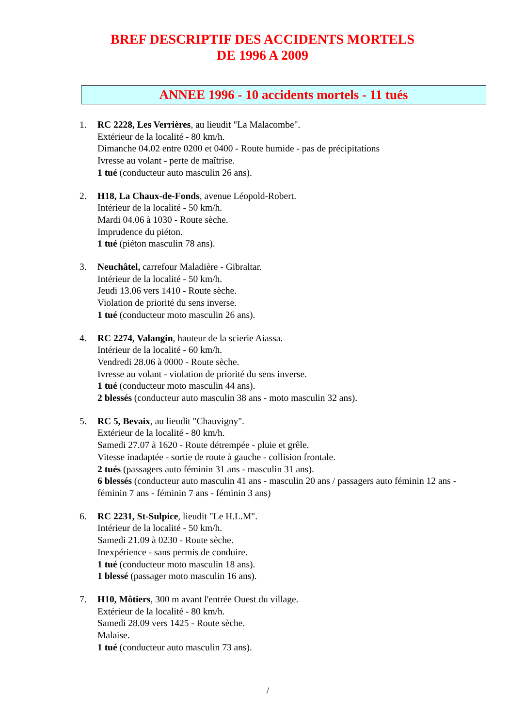BREF DESCRIPTIF DES ACCIDENTS MORTELS
DE 1996 A 2009
ANNEE 1996 - 10 accidents mortels - 11 tués
1. RC 2228, Les Verrières, au lieudit "La Malacombe".
Extérieur de la localité - 80 km/h.
Dimanche 04.02 entre 0200 et 0400 - Route humide - pas de précipitations
Ivresse au volant - perte de maîtrise.
1 tué (conducteur auto masculin 26 ans).
2. H18, La Chaux-de-Fonds, avenue Léopold-Robert.
Intérieur de la localité - 50 km/h.
Mardi 04.06 à 1030 - Route sèche.
Imprudence du piéton.
1 tué (piéton masculin 78 ans).
3. Neuchâtel, carrefour Maladière - Gibraltar.
Intérieur de la localité - 50 km/h.
Jeudi 13.06 vers 1410 - Route sèche.
Violation de priorité du sens inverse.
1 tué (conducteur moto masculin 26 ans).
4. RC 2274, Valangin, hauteur de la scierie Aiassa.
Intérieur de la localité - 60 km/h.
Vendredi 28.06 à 0000 - Route sèche.
Ivresse au volant - violation de priorité du sens inverse.
1 tué (conducteur moto masculin 44 ans).
2 blessés (conducteur auto masculin 38 ans - moto masculin 32 ans).
5. RC 5, Bevaix, au lieudit "Chauvigny".
Extérieur de la localité - 80 km/h.
Samedi 27.07 à 1620 - Route détrempée - pluie et grêle.
Vitesse inadaptée - sortie de route à gauche - collision frontale.
2 tués (passagers auto féminin 31 ans - masculin 31 ans).
6 blessés (conducteur auto masculin 41 ans - masculin 20 ans / passagers auto féminin 12 ans - féminin 7 ans - féminin 7 ans - féminin 3 ans)
6. RC 2231, St-Sulpice, lieudit "Le H.L.M".
Intérieur de la localité - 50 km/h.
Samedi 21.09 à 0230 - Route sèche.
Inexpérience - sans permis de conduire.
1 tué (conducteur moto masculin 18 ans).
1 blessé (passager moto masculin 16 ans).
7. H10, Môtiers, 300 m avant l'entrée Ouest du village.
Extérieur de la localité - 80 km/h.
Samedi 28.09 vers 1425 - Route sèche.
Malaise.
1 tué (conducteur auto masculin 73 ans).
/